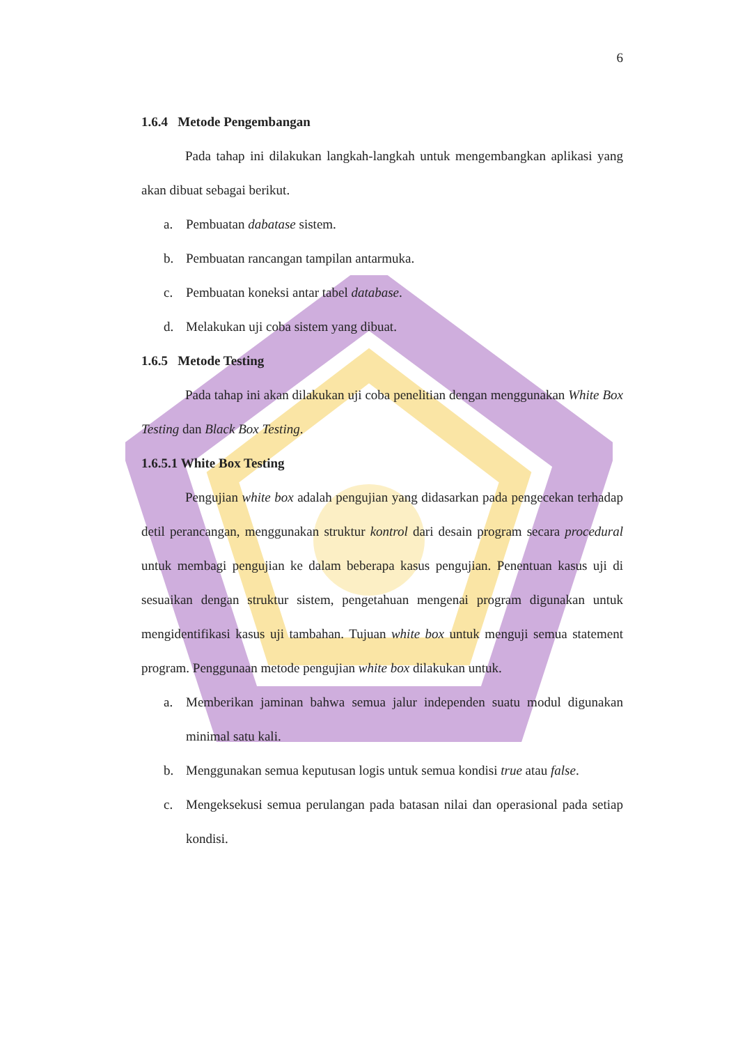6
1.6.4 Metode Pengembangan
Pada tahap ini dilakukan langkah-langkah untuk mengembangkan aplikasi yang akan dibuat sebagai berikut.
a. Pembuatan dabatase sistem.
b. Pembuatan rancangan tampilan antarmuka.
c. Pembuatan koneksi antar tabel database.
d. Melakukan uji coba sistem yang dibuat.
1.6.5 Metode Testing
Pada tahap ini akan dilakukan uji coba penelitian dengan menggunakan White Box Testing dan Black Box Testing.
1.6.5.1 White Box Testing
Pengujian white box adalah pengujian yang didasarkan pada pengecekan terhadap detil perancangan, menggunakan struktur kontrol dari desain program secara procedural untuk membagi pengujian ke dalam beberapa kasus pengujian. Penentuan kasus uji di sesuaikan dengan struktur sistem, pengetahuan mengenai program digunakan untuk mengidentifikasi kasus uji tambahan. Tujuan white box untuk menguji semua statement program. Penggunaan metode pengujian white box dilakukan untuk.
a. Memberikan jaminan bahwa semua jalur independen suatu modul digunakan minimal satu kali.
b. Menggunakan semua keputusan logis untuk semua kondisi true atau false.
c. Mengeksekusi semua perulangan pada batasan nilai dan operasional pada setiap kondisi.